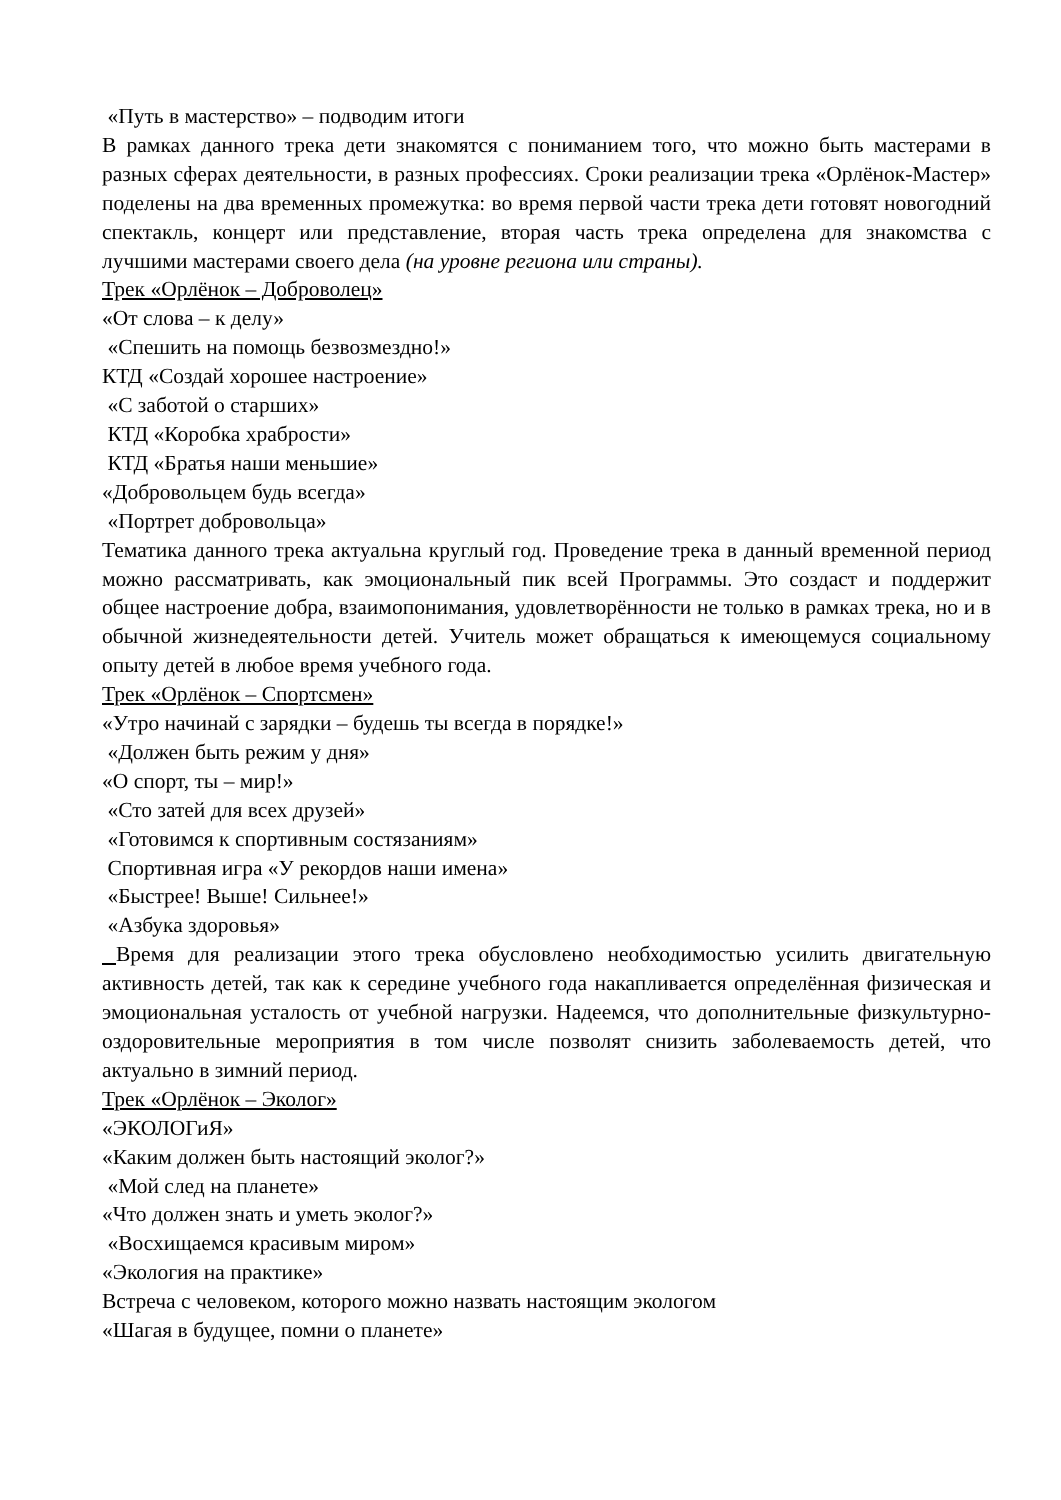«Путь в мастерство» – подводим итоги
В рамках данного трека дети знакомятся с пониманием того, что можно быть мастерами в разных сферах деятельности, в разных профессиях. Сроки реализации трека «Орлёнок-Мастер» поделены на два временных промежутка: во время первой части трека дети готовят новогодний спектакль, концерт или представление, вторая часть трека определена для знакомства с лучшими мастерами своего дела (на уровне региона или страны).
Трек «Орлёнок – Доброволец»
«От слова – к делу»
«Спешить на помощь безвозмездно!»
КТД «Создай хорошее настроение»
«С заботой о старших»
КТД «Коробка храбрости»
КТД «Братья наши меньшие»
«Добровольцем будь всегда»
«Портрет добровольца»
Тематика данного трека актуальна круглый год. Проведение трека в данный временной период можно рассматривать, как эмоциональный пик всей Программы. Это создаст и поддержит общее настроение добра, взаимопонимания, удовлетворённости не только в рамках трека, но и в обычной жизнедеятельности детей. Учитель может обращаться к имеющемуся социальному опыту детей в любое время учебного года.
Трек «Орлёнок – Спортсмен»
«Утро начинай с зарядки – будешь ты всегда в порядке!»
«Должен быть режим у дня»
«О спорт, ты – мир!»
«Сто затей для всех друзей»
«Готовимся к спортивным состязаниям»
Спортивная игра «У рекордов наши имена»
«Быстрее! Выше! Сильнее!»
«Азбука здоровья»
Время для реализации этого трека обусловлено необходимостью усилить двигательную активность детей, так как к середине учебного года накапливается определённая физическая и эмоциональная усталость от учебной нагрузки. Надеемся, что дополнительные физкультурно-оздоровительные мероприятия в том числе позволят снизить заболеваемость детей, что актуально в зимний период.
Трек «Орлёнок – Эколог»
«ЭКОЛОГиЯ»
«Каким должен быть настоящий эколог?»
«Мой след на планете»
«Что должен знать и уметь эколог?»
«Восхищаемся красивым миром»
«Экология на практике»
Встреча с человеком, которого можно назвать настоящим экологом
«Шагая в будущее, помни о планете»